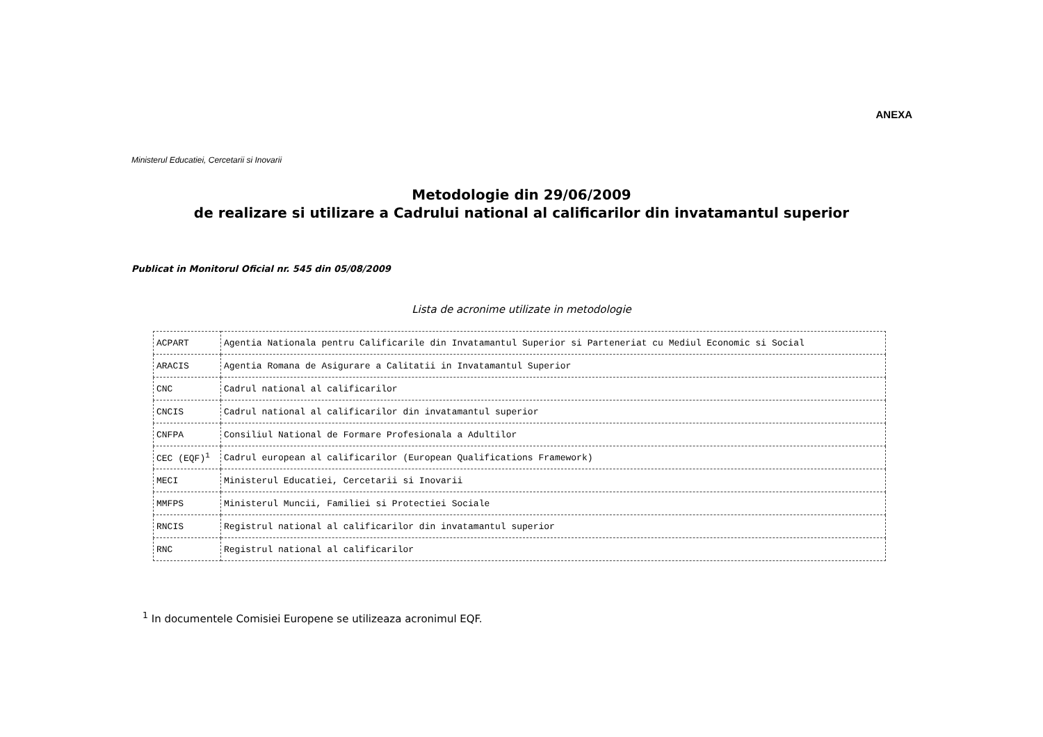ANEXA
Ministerul Educatiei, Cercetarii si Inovarii
Metodologie din 29/06/2009
de realizare si utilizare a Cadrului national al calificarilor din invatamantul superior
Publicat in Monitorul Oficial nr. 545 din 05/08/2009
Lista de acronime utilizate in metodologie
| ACPART | Agentia Nationala pentru Calificarile din Invatamantul Superior si Parteneriat cu Mediul Economic si Social |
| ARACIS | Agentia Romana de Asigurare a Calitatii in Invatamantul Superior |
| CNC | Cadrul national al calificarilor |
| CNCIS | Cadrul national al calificarilor din invatamantul superior |
| CNFPA | Consiliul National de Formare Profesionala a Adultilor |
| CEC (EQF)<sup>1</sup> | Cadrul european al calificarilor (European Qualifications Framework) |
| MECI | Ministerul Educatiei, Cercetarii si Inovarii |
| MMFPS | Ministerul Muncii, Familiei si Protectiei Sociale |
| RNCIS | Registrul national al calificarilor din invatamantul superior |
| RNC | Registrul national al calificarilor |
<sup>1</sup> In documentele Comisiei Europene se utilizeaza acronimul EQF.